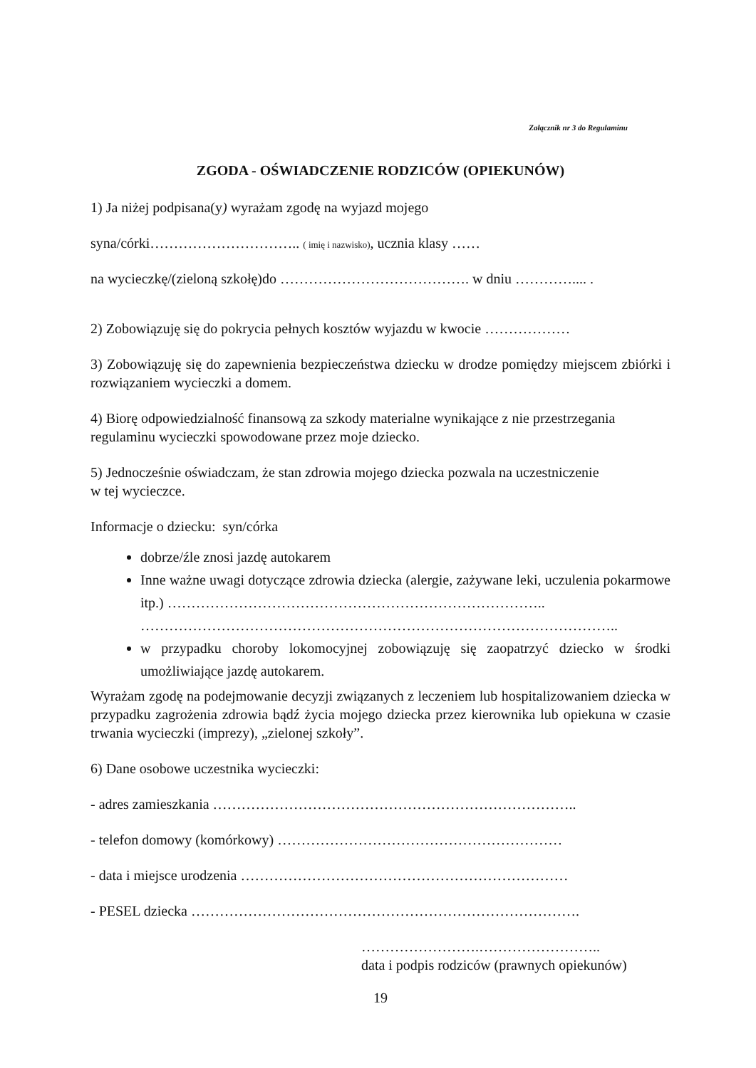Załącznik nr 3 do Regulaminu
ZGODA - OŚWIADCZENIE RODZICÓW (OPIEKUNÓW)
1) Ja niżej podpisana(y) wyrażam zgodę na wyjazd mojego
syna/córki………………………….. ( imię i nazwisko), ucznia klasy ……
na wycieczkę/(zieloną szkołę)do …………………………………. w dniu ………….... .
2) Zobowiązuję się do pokrycia pełnych kosztów wyjazdu w kwocie ………………
3) Zobowiązuję się do zapewnienia bezpieczeństwa dziecku w drodze pomiędzy miejscem zbiórki i rozwiązaniem wycieczki a domem.
4) Biorę odpowiedzialność finansową za szkody materialne wynikające z nie przestrzegania regulaminu wycieczki spowodowane przez moje dziecko.
5) Jednocześnie oświadczam, że stan zdrowia mojego dziecka pozwala na uczestniczenie
w tej wycieczce.
Informacje o dziecku: syn/córka
dobrze/źle znosi jazdę autokarem
Inne ważne uwagi dotyczące zdrowia dziecka (alergie, zażywane leki, uczulenia pokarmowe itp.) ……………………………………………………………………..
………………………………………………………………………………………..
w przypadku choroby lokomocyjnej zobowiązuję się zaopatrzyć dziecko w środki umożliwiające jazdę autokarem.
Wyrażam zgodę na podejmowanie decyzji związanych z leczeniem lub hospitalizowaniem dziecka w przypadku zagrożenia zdrowia bądź życia mojego dziecka przez kierownika lub opiekuna w czasie trwania wycieczki (imprezy), „zielonej szkoły”.
6) Dane osobowe uczestnika wycieczki:
- adres zamieszkania …………………………………………………………………..
- telefon domowy (komórkowy) ……………………………………………………
- data i miejsce urodzenia ……………………………………………………………
- PESEL dziecka ……………………………………………………………………….
…………………….……………………..
data i podpis rodziców (prawnych opiekunów)
19